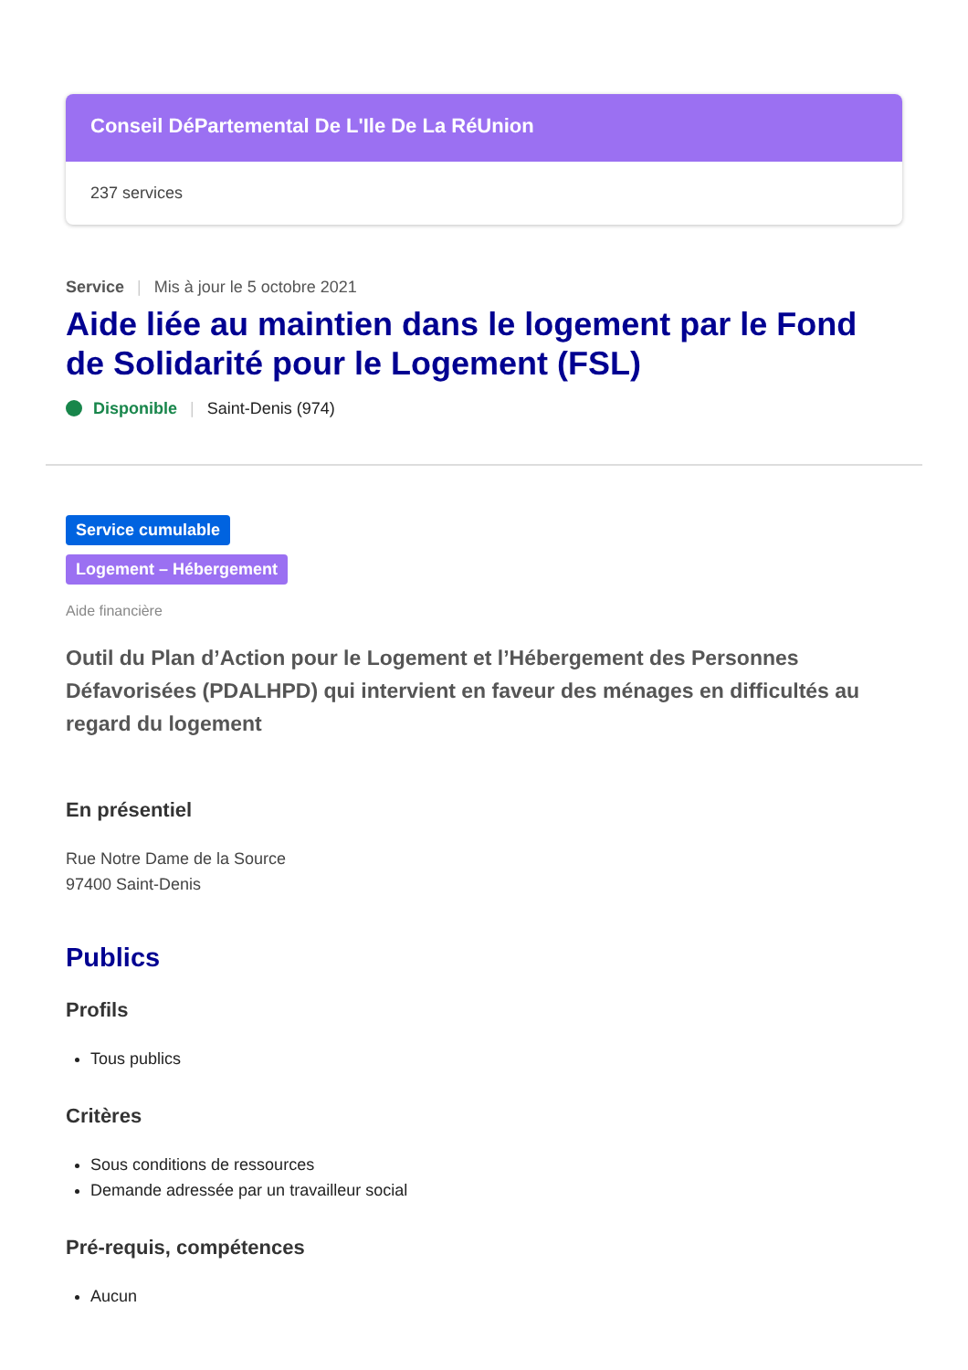Conseil DéPartemental De L'Ile De La RéUnion
237 services
Service | Mis à jour le 5 octobre 2021
Aide liée au maintien dans le logement par le Fond de Solidarité pour le Logement (FSL)
Disponible | Saint-Denis (974)
Service cumulable
Logement – Hébergement
Aide financière
Outil du Plan d’Action pour le Logement et l’Hébergement des Personnes Défavorisées (PDALHPD) qui intervient en faveur des ménages en difficultés au regard du logement
En présentiel
Rue Notre Dame de la Source
97400 Saint-Denis
Publics
Profils
Tous publics
Critères
Sous conditions de ressources
Demande adressée par un travailleur social
Pré-requis, compétences
Aucun